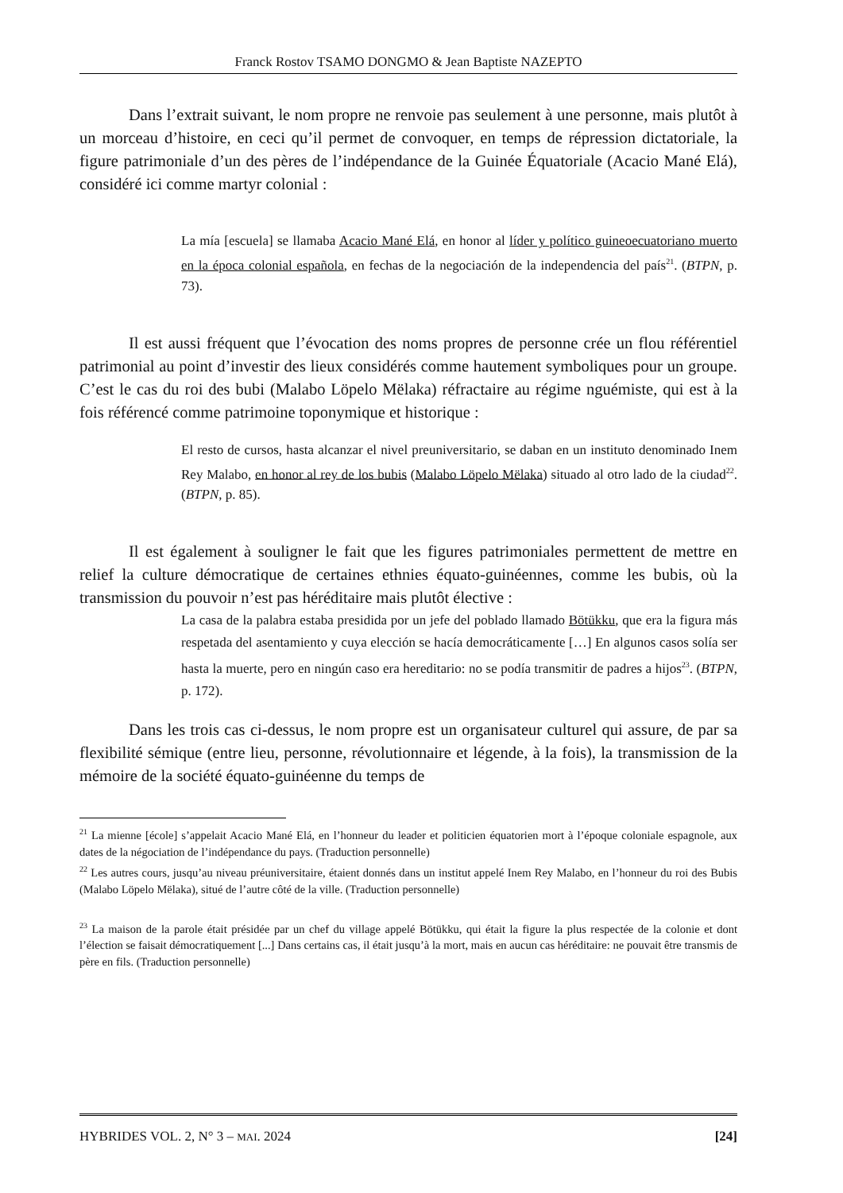Franck Rostov TSAMO DONGMO & Jean Baptiste NAZEPTO
Dans l’extrait suivant, le nom propre ne renvoie pas seulement à une personne, mais plutôt à un morceau d’histoire, en ceci qu’il permet de convoquer, en temps de répression dictatoriale, la figure patrimoniale d’un des pères de l’indépendance de la Guinée Équatoriale (Acacio Mané Elá), considéré ici comme martyr colonial :
La mía [escuela] se llamaba Acacio Mané Elá, en honor al líder y político guineoecuatoriano muerto en la época colonial española, en fechas de la negociación de la independencia del país<sup>21</sup>. (BTPN, p. 73).
Il est aussi fréquent que l’évocation des noms propres de personne crée un flou référentiel patrimonial au point d’investir des lieux considérés comme hautement symboliques pour un groupe. C’est le cas du roi des bubi (Malabo Löpelo Mëlaka) réfractaire au régime nguémiste, qui est à la fois référencé comme patrimoine toponymique et historique :
El resto de cursos, hasta alcanzar el nivel preuniversitario, se daban en un instituto denominado Inem Rey Malabo, en honor al rey de los bubis (Malabo Löpelo Mëlaka) situado al otro lado de la ciudad<sup>22</sup>. (BTPN, p. 85).
Il est également à souligner le fait que les figures patrimoniales permettent de mettre en relief la culture démocratique de certaines ethnies équato-guinéennes, comme les bubis, où la transmission du pouvoir n’est pas héréditaire mais plutôt élective :
La casa de la palabra estaba presidida por un jefe del poblado llamado Bötükku, que era la figura más respetada del asentamiento y cuya elección se hacía democráticamente […] En algunos casos solía ser hasta la muerte, pero en ningún caso era hereditario: no se podía transmitir de padres a hijos<sup>23</sup>. (BTPN, p. 172).
Dans les trois cas ci-dessus, le nom propre est un organisateur culturel qui assure, de par sa flexibilité sémique (entre lieu, personne, révolutionnaire et légende, à la fois), la transmission de la mémoire de la société équato-guinéenne du temps de
<sup>21</sup> La mienne [école] s’appelait Acacio Mané Elá, en l’honneur du leader et politicien équatorien mort à l’époque coloniale espagnole, aux dates de la négociation de l’indépendance du pays. (Traduction personnelle)
<sup>22</sup> Les autres cours, jusqu’au niveau préuniversitaire, étaient donnés dans un institut appelé Inem Rey Malabo, en l’honneur du roi des Bubis (Malabo Löpelo Mëlaka), situé de l’autre côté de la ville. (Traduction personnelle)
<sup>23</sup> La maison de la parole était présidée par un chef du village appelé Bötükku, qui était la figure la plus respectée de la colonie et dont l’élection se faisait démocratiquement [...] Dans certains cas, il était jusqu’à la mort, mais en aucun cas héréditaire: ne pouvait être transmis de père en fils. (Traduction personnelle)
HYBRIDES VOL. 2, N° 3 – MAI. 2024 [24]